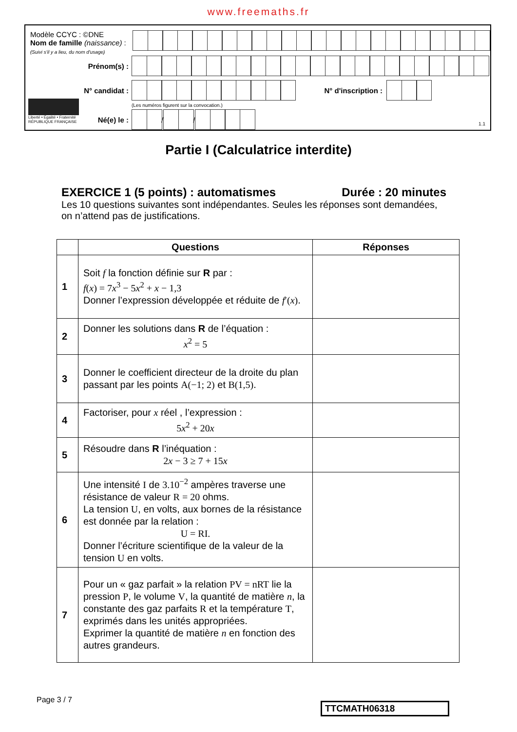www.freemaths.fr
Modèle CCYC : ©DNE
Nom de famille (naissance) :
(Suivi s'il y a lieu, du nom d'usage)
Prénom(s) :
N° candidat : N° d'inscription :
(Les numéros figurent sur la convocation.)
Liberté • Égalité • Fraternité
RÉPUBLIQUE FRANÇAISE
Né(e) le :
/
/
1.1
Partie I (Calculatrice interdite)
EXERCICE 1 (5 points) : automatismes Durée : 20 minutes
Les 10 questions suivantes sont indépendantes. Seules les réponses sont demandées, on n’attend pas de justifications.
| | Questions | Réponses |
| --- | --- | --- |
| 1 | Soit f la fonction définie sur R par : f ( x ) = 7 x<sup>3</sup> − 5 x<sup>2</sup> + x − 1,3 Donner l’expression développée et réduite de f ′( x ) . | |
| 2 | Donner les solutions dans R de l’équation : x<sup>2</sup> = 5 | |
| 3 | Donner le coefficient directeur de la droite du plan passant par les points A(−1; 2) et B(1,5) . | |
| 4 | Factoriser, pour x réel , l’expression : 5 x<sup>2</sup> + 20 x | |
| 5 | Résoudre dans R l’inéquation : 2 x − 3 ≥ 7 + 15 x | |
| 6 | Une intensité I de 3.10<sup>−2</sup> ampères traverse une résistance de valeur R = 20 ohms. La tension U , en volts, aux bornes de la résistance est donnée par la relation : U = RI. Donner l’écriture scientifique de la valeur de la tension U en volts. | |
| 7 | Pour un « gaz parfait » la relation PV = nRT lie la pression P , le volume V , la quantité de matière n , la constante des gaz parfaits R et la température T , exprimés dans les unités appropriées. Exprimer la quantité de matière n en fonction des autres grandeurs. | |
Page 3 / 7
TTCMATH06318